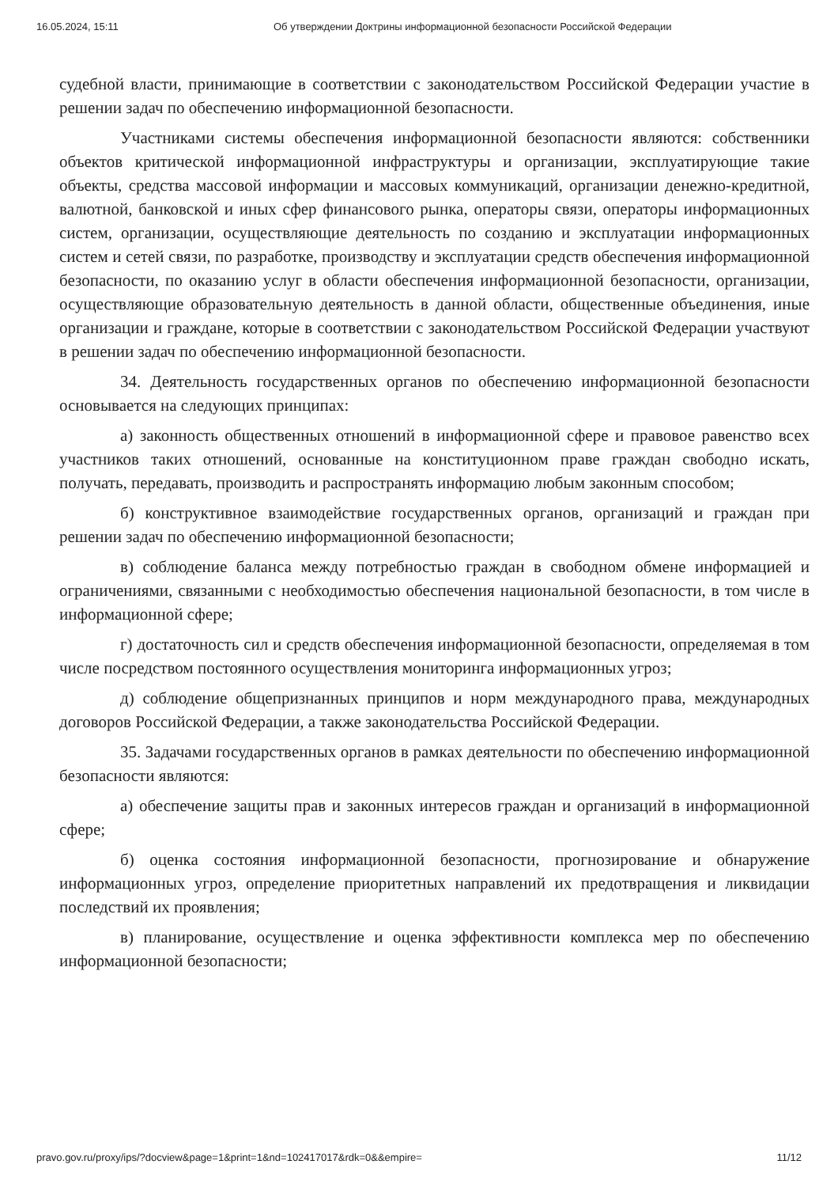16.05.2024, 15:11 Об утверждении Доктрины информационной безопасности Российской Федерации
судебной власти, принимающие в соответствии с законодательством Российской Федерации участие в решении задач по обеспечению информационной безопасности.
Участниками системы обеспечения информационной безопасности являются: собственники объектов критической информационной инфраструктуры и организации, эксплуатирующие такие объекты, средства массовой информации и массовых коммуникаций, организации денежно-кредитной, валютной, банковской и иных сфер финансового рынка, операторы связи, операторы информационных систем, организации, осуществляющие деятельность по созданию и эксплуатации информационных систем и сетей связи, по разработке, производству и эксплуатации средств обеспечения информационной безопасности, по оказанию услуг в области обеспечения информационной безопасности, организации, осуществляющие образовательную деятельность в данной области, общественные объединения, иные организации и граждане, которые в соответствии с законодательством Российской Федерации участвуют в решении задач по обеспечению информационной безопасности.
34. Деятельность государственных органов по обеспечению информационной безопасности основывается на следующих принципах:
а) законность общественных отношений в информационной сфере и правовое равенство всех участников таких отношений, основанные на конституционном праве граждан свободно искать, получать, передавать, производить и распространять информацию любым законным способом;
б) конструктивное взаимодействие государственных органов, организаций и граждан при решении задач по обеспечению информационной безопасности;
в) соблюдение баланса между потребностью граждан в свободном обмене информацией и ограничениями, связанными с необходимостью обеспечения национальной безопасности, в том числе в информационной сфере;
г) достаточность сил и средств обеспечения информационной безопасности, определяемая в том числе посредством постоянного осуществления мониторинга информационных угроз;
д) соблюдение общепризнанных принципов и норм международного права, международных договоров Российской Федерации, а также законодательства Российской Федерации.
35. Задачами государственных органов в рамках деятельности по обеспечению информационной безопасности являются:
а) обеспечение защиты прав и законных интересов граждан и организаций в информационной сфере;
б) оценка состояния информационной безопасности, прогнозирование и обнаружение информационных угроз, определение приоритетных направлений их предотвращения и ликвидации последствий их проявления;
в) планирование, осуществление и оценка эффективности комплекса мер по обеспечению информационной безопасности;
pravo.gov.ru/proxy/ips/?docview&page=1&print=1&nd=102417017&rdk=0&&empire= 11/12